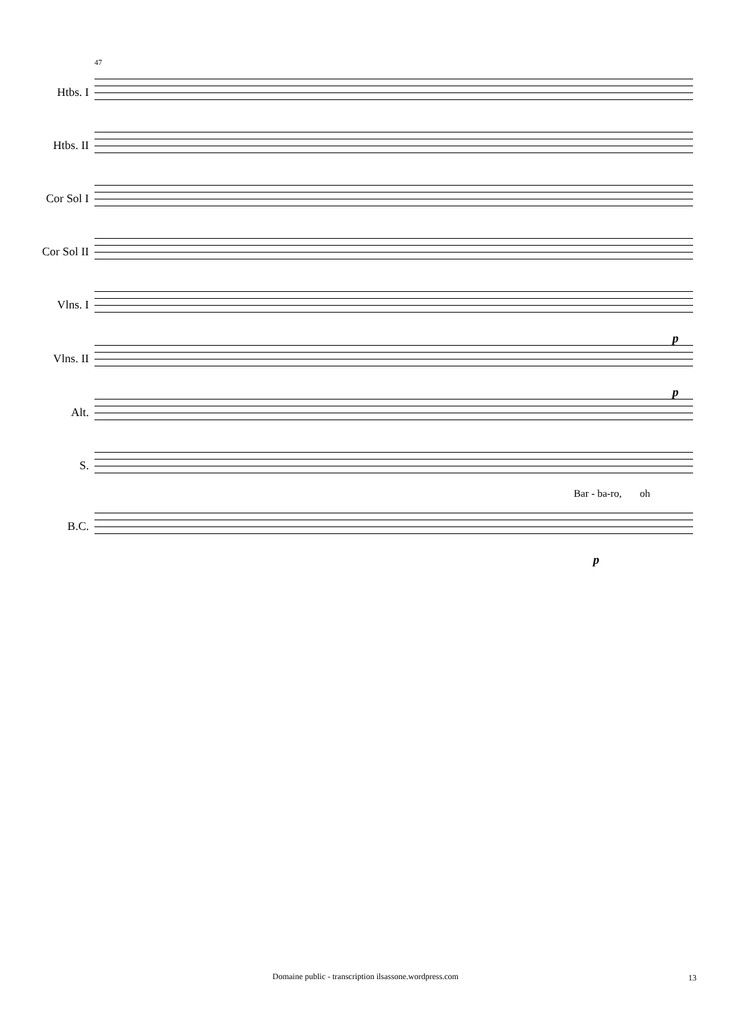47
Htbs. I
Htbs. II
Cor Sol I
Cor Sol II
Vlns. I
p
Vlns. II
p
Alt.
S.
Bar - ba-ro, oh
B.C.
p
Domaine public - transcription ilsassone.wordpress.com 13